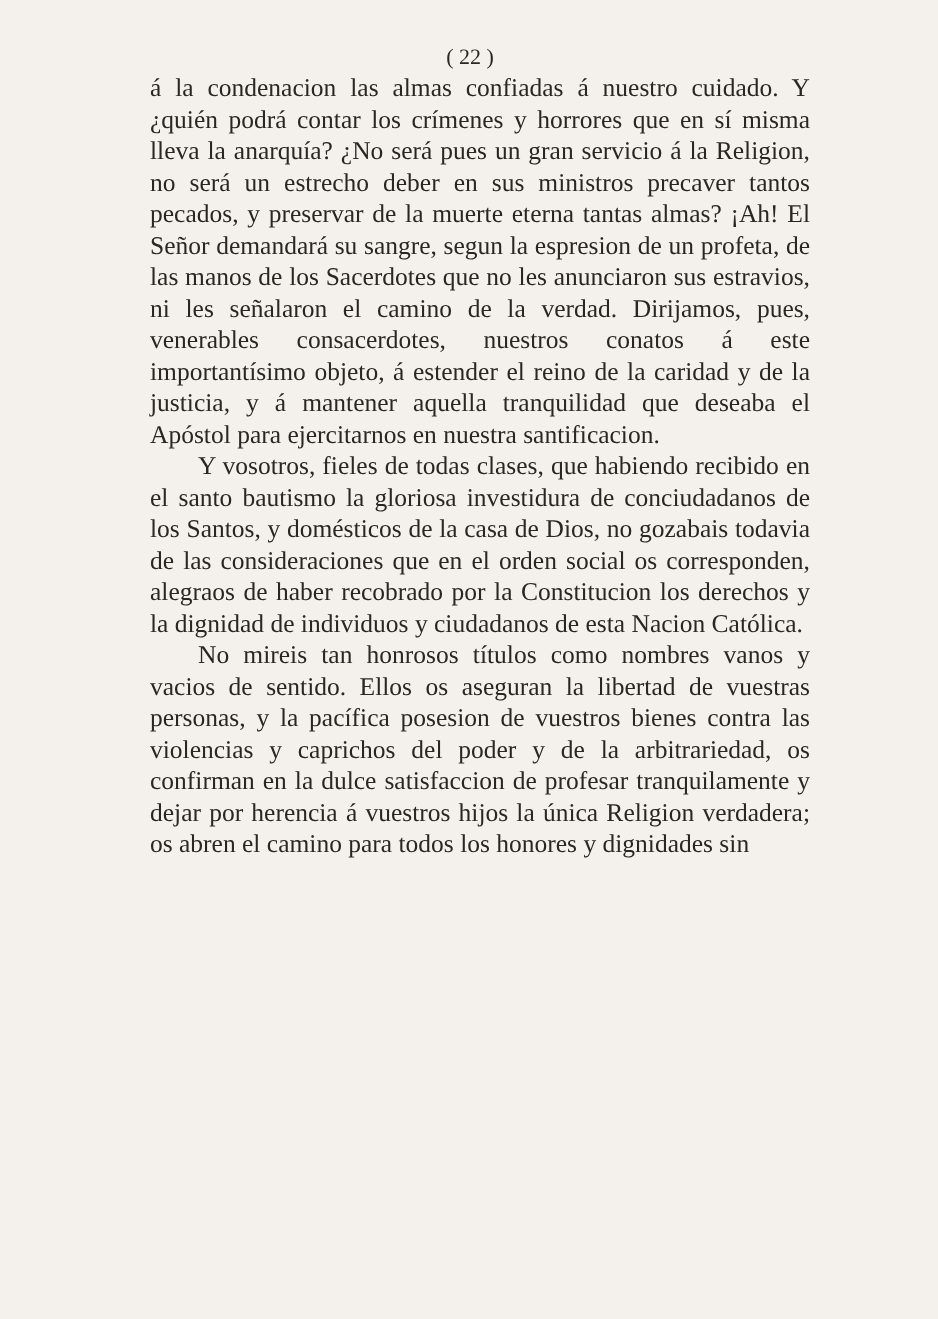( 22 )
á la condenacion las almas confiadas á nuestro cuidado. Y ¿quién podrá contar los crímenes y horrores que en sí misma lleva la anarquía? ¿No será pues un gran servicio á la Religion, no será un estrecho deber en sus ministros precaver tantos pecados, y preservar de la muerte eterna tantas almas? ¡Ah! El Señor demandará su sangre, segun la espresion de un profeta, de las manos de los Sacerdotes que no les anunciaron sus estravios, ni les señalaron el camino de la verdad. Dirijamos, pues, venerables consacerdotes, nuestros conatos á este importantísimo objeto, á estender el reino de la caridad y de la justicia, y á mantener aquella tranquilidad que deseaba el Apóstol para ejercitarnos en nuestra santificacion.
Y vosotros, fieles de todas clases, que habiendo recibido en el santo bautismo la gloriosa investidura de conciudadanos de los Santos, y domésticos de la casa de Dios, no gozabais todavia de las consideraciones que en el orden social os corresponden, alegraos de haber recobrado por la Constitucion los derechos y la dignidad de individuos y ciudadanos de esta Nacion Católica.
No mireis tan honrosos títulos como nombres vanos y vacios de sentido. Ellos os aseguran la libertad de vuestras personas, y la pacífica posesion de vuestros bienes contra las violencias y caprichos del poder y de la arbitrariedad, os confirman en la dulce satisfaccion de profesar tranquilamente y dejar por herencia á vuestros hijos la única Religion verdadera; os abren el camino para todos los honores y dignidades sin